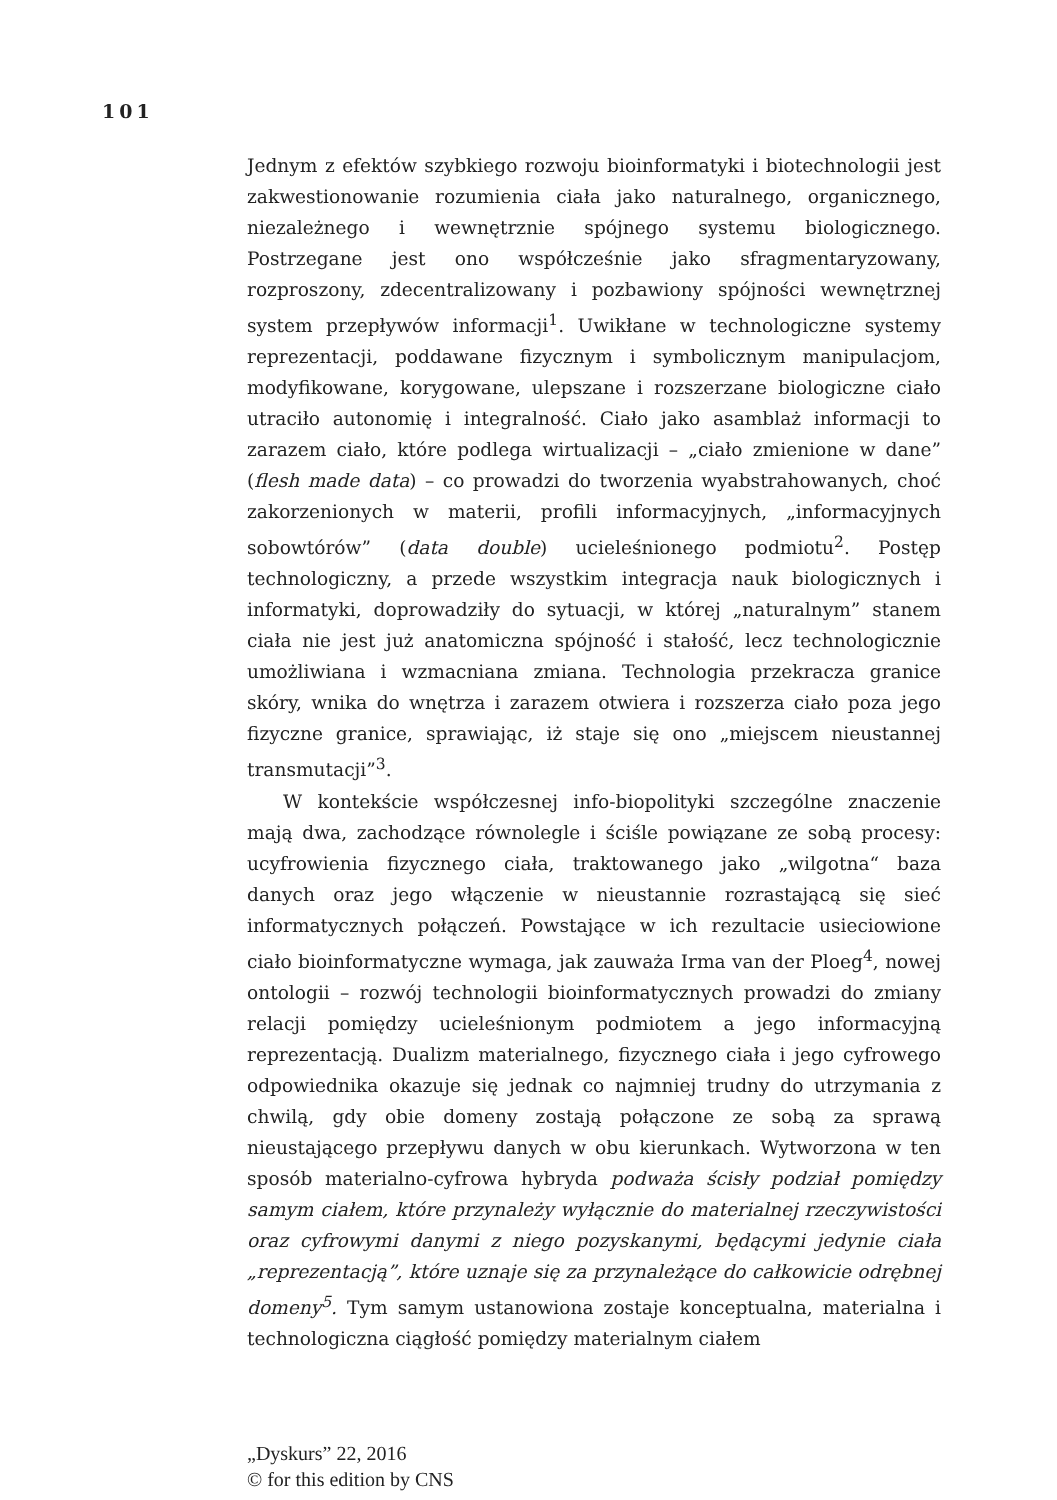101
Jednym z efektów szybkiego rozwoju bioinformatyki i biotechnologii jest zakwestionowanie rozumienia ciała jako naturalnego, organicznego, niezależnego i wewnętrznie spójnego systemu biologicznego. Postrzegane jest ono współcześnie jako sfragmentaryzowany, rozproszony, zdecentralizowany i pozbawiony spójności wewnętrznej system przepływów informacji<sup>1</sup>. Uwikłane w technologiczne systemy reprezentacji, poddawane fizycznym i symbolicznym manipulacjom, modyfikowane, korygowane, ulepszane i rozszerzane biologiczne ciało utraciło autonomię i integralność. Ciało jako asamblaż informacji to zarazem ciało, które podlega wirtualizacji – „ciało zmienione w dane” (flesh made data) – co prowadzi do tworzenia wyabstrahowanych, choć zakorzenionych w materii, profili informacyjnych, „informacyjnych sobowtórów” (data double) ucieleśnionego podmiotu<sup>2</sup>. Postęp technologiczny, a przede wszystkim integracja nauk biologicznych i informatyki, doprowadziły do sytuacji, w której „naturalnym” stanem ciała nie jest już anatomiczna spójność i stałość, lecz technologicznie umożliwiana i wzmacniana zmiana. Technologia przekracza granice skóry, wnika do wnętrza i zarazem otwiera i rozszerza ciało poza jego fizyczne granice, sprawiając, iż staje się ono „miejscem nieustannej transmutacji”<sup>3</sup>.
W kontekście współczesnej info-biopolityki szczególne znaczenie mają dwa, zachodzące równolegle i ściśle powiązane ze sobą procesy: ucyfrowienia fizycznego ciała, traktowanego jako „wilgotna“ baza danych oraz jego włączenie w nieustannie rozrastającą się sieć informatycznych połączeń. Powstające w ich rezultacie usieciowione ciało bioinformatyczne wymaga, jak zauważa Irma van der Ploeg<sup>4</sup>, nowej ontologii – rozwój technologii bioinformatycznych prowadzi do zmiany relacji pomiędzy ucieleśnionym podmiotem a jego informacyjną reprezentacją. Dualizm materialnego, fizycznego ciała i jego cyfrowego odpowiednika okazuje się jednak co najmniej trudny do utrzymania z chwilą, gdy obie domeny zostają połączone ze sobą za sprawą nieustającego przepływu danych w obu kierunkach. Wytworzona w ten sposób materialno-cyfrowa hybryda podważa ścisły podział pomiędzy samym ciałem, które przynależy wyłącznie do materialnej rzeczywistości oraz cyfrowymi danymi z niego pozyskanymi, będącymi jedynie ciała „reprezentacją”, które uznaje się za przynależące do całkowicie odrębnej domeny<sup>5</sup>. Tym samym ustanowiona zostaje konceptualna, materialna i technologiczna ciągłość pomiędzy materialnym ciałem
„Dyskurs” 22, 2016
© for this edition by CNS